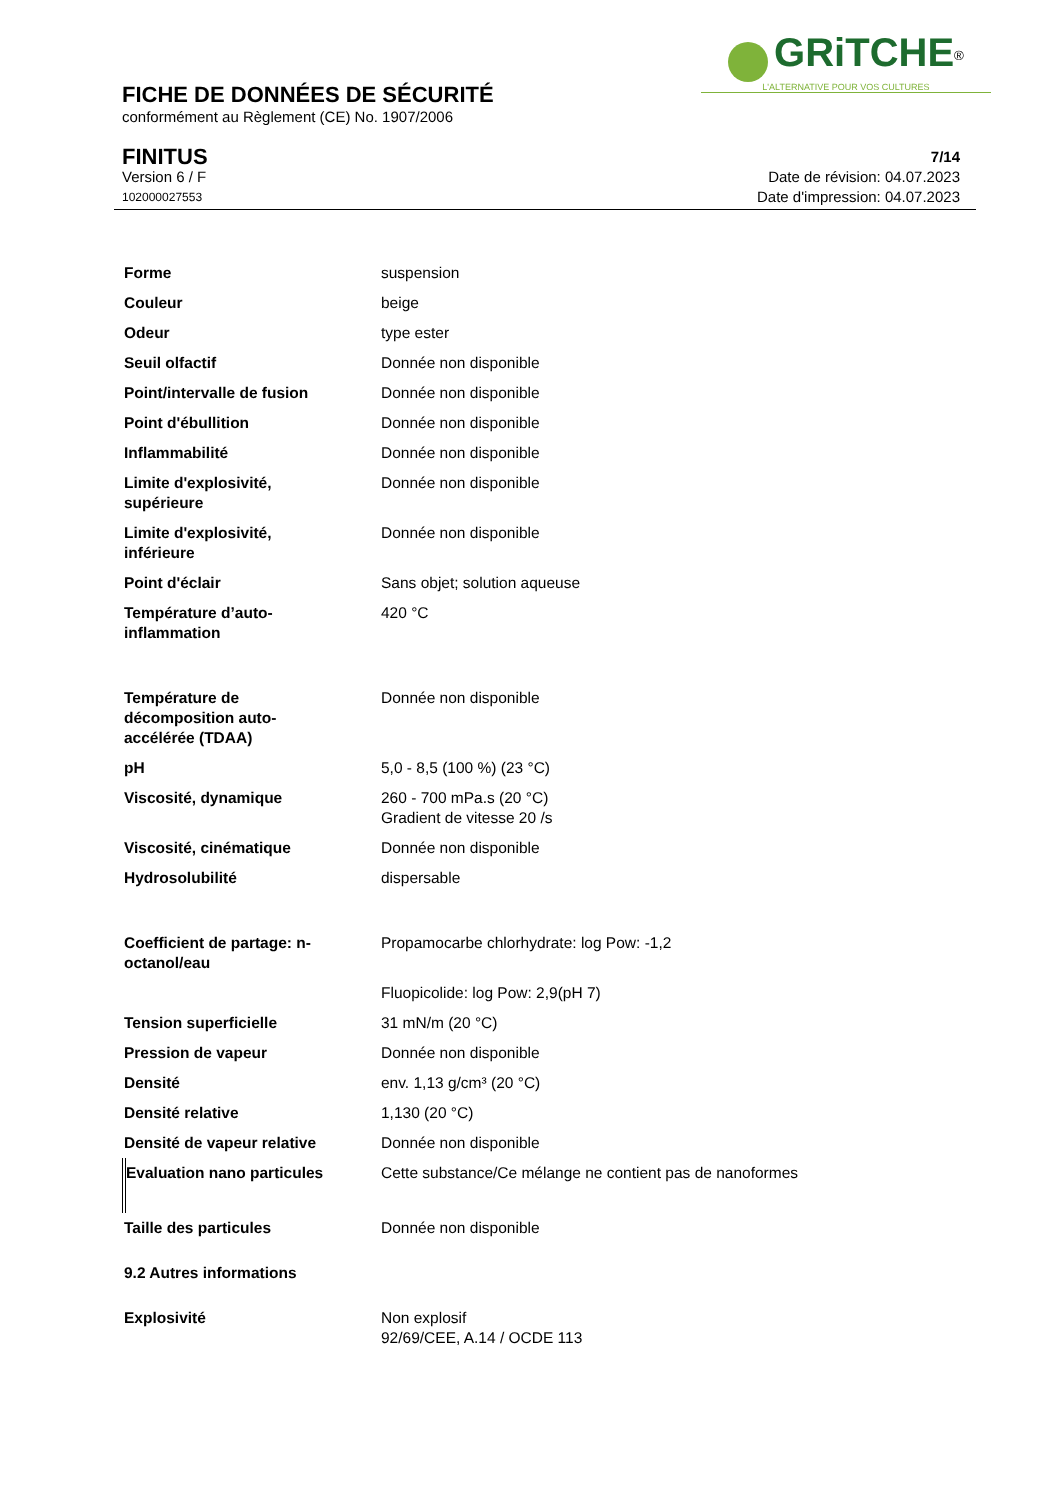GRiTCHE<sup>®</sup>
L'ALTERNATIVE POUR VOS CULTURES
FICHE DE DONNÉES DE SÉCURITÉ
conformément au Règlement (CE) No. 1907/2006
FINITUS
Version 6 / F
102000027553
7/14
Date de révision: 04.07.2023
Date d'impression: 04.07.2023
| Forme | suspension |
| Couleur | beige |
| Odeur | type ester |
| Seuil olfactif | Donnée non disponible |
| Point/intervalle de fusion | Donnée non disponible |
| Point d'ébullition | Donnée non disponible |
| Inflammabilité | Donnée non disponible |
| Limite d'explosivité, supérieure | Donnée non disponible |
| Limite d'explosivité, inférieure | Donnée non disponible |
| Point d'éclair | Sans objet; solution aqueuse |
| Température d’auto- inflammation | 420 °C |
| Température de décomposition auto- accélérée (TDAA) | Donnée non disponible |
| pH | 5,0 - 8,5 (100 %) (23 °C) |
| Viscosité, dynamique | 260 - 700 mPa.s (20 °C) Gradient de vitesse 20 /s |
| Viscosité, cinématique | Donnée non disponible |
| Hydrosolubilité | dispersable |
| Coefficient de partage: n- octanol/eau | Propamocarbe chlorhydrate: log Pow: -1,2 |
| | Fluopicolide: log Pow: 2,9(pH 7) |
| Tension superficielle | 31 mN/m (20 °C) |
| Pression de vapeur | Donnée non disponible |
| Densité | env. 1,13 g/cm³ (20 °C) |
| Densité relative | 1,130 (20 °C) |
| Densité de vapeur relative | Donnée non disponible |
| Evaluation nano particules | Cette substance/Ce mélange ne contient pas de nanoformes |
| Taille des particules | Donnée non disponible |
| 9.2 Autres informations | |
| Explosivité | Non explosif 92/69/CEE, A.14 / OCDE 113 |